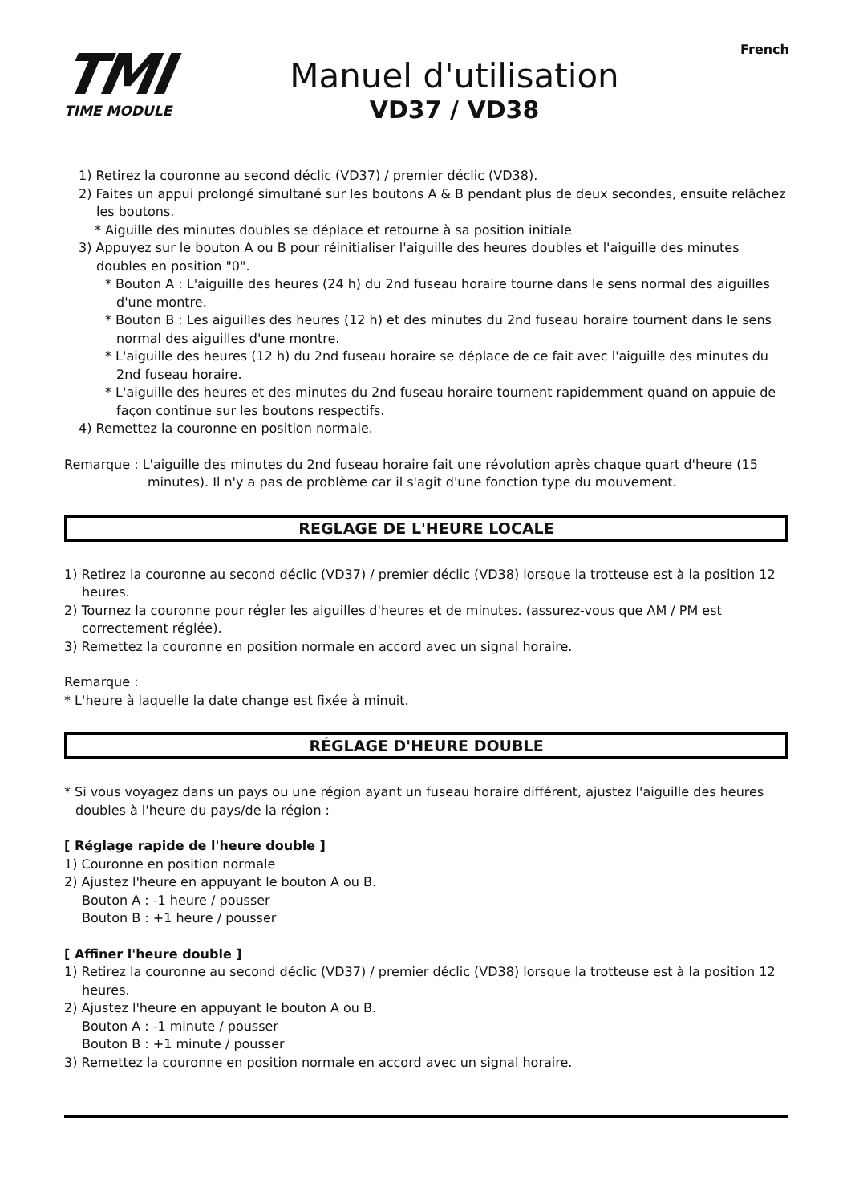French
TMI
TIME MODULE
Manuel d'utilisation
VD37 / VD38
1) Retirez la couronne au second déclic (VD37) / premier déclic (VD38).
2) Faites un appui prolongé simultané sur les boutons A & B pendant plus de deux secondes, ensuite relâchez les boutons.
* Aiguille des minutes doubles se déplace et retourne à sa position initiale
3) Appuyez sur le bouton A ou B pour réinitialiser l'aiguille des heures doubles et l'aiguille des minutes doubles en position "0".
* Bouton A : L'aiguille des heures (24 h) du 2nd fuseau horaire tourne dans le sens normal des aiguilles d'une montre.
* Bouton B : Les aiguilles des heures (12 h) et des minutes du 2nd fuseau horaire tournent dans le sens normal des aiguilles d'une montre.
* L'aiguille des heures (12 h) du 2nd fuseau horaire se déplace de ce fait avec l'aiguille des minutes du 2nd fuseau horaire.
* L'aiguille des heures et des minutes du 2nd fuseau horaire tournent rapidemment quand on appuie de façon continue sur les boutons respectifs.
4) Remettez la couronne en position normale.
Remarque : L'aiguille des minutes du 2nd fuseau horaire fait une révolution après chaque quart d'heure (15 minutes). Il n'y a pas de problème car il s'agit d'une fonction type du mouvement.
REGLAGE DE L'HEURE LOCALE
1) Retirez la couronne au second déclic (VD37) / premier déclic (VD38) lorsque la trotteuse est à la position 12 heures.
2) Tournez la couronne pour régler les aiguilles d'heures et de minutes. (assurez-vous que AM / PM est correctement réglée).
3) Remettez la couronne en position normale en accord avec un signal horaire.
Remarque :
* L'heure à laquelle la date change est fixée à minuit.
RÉGLAGE D'HEURE DOUBLE
* Si vous voyagez dans un pays ou une région ayant un fuseau horaire différent, ajustez l'aiguille des heures doubles à l'heure du pays/de la région :
[ Réglage rapide de l'heure double ]
1) Couronne en position normale
2) Ajustez l'heure en appuyant le bouton A ou B.
Bouton A : -1 heure / pousser
Bouton B : +1 heure / pousser
[ Affiner l'heure double ]
1) Retirez la couronne au second déclic (VD37) / premier déclic (VD38) lorsque la trotteuse est à la position 12 heures.
2) Ajustez l'heure en appuyant le bouton A ou B.
Bouton A : -1 minute / pousser
Bouton B : +1 minute / pousser
3) Remettez la couronne en position normale en accord avec un signal horaire.